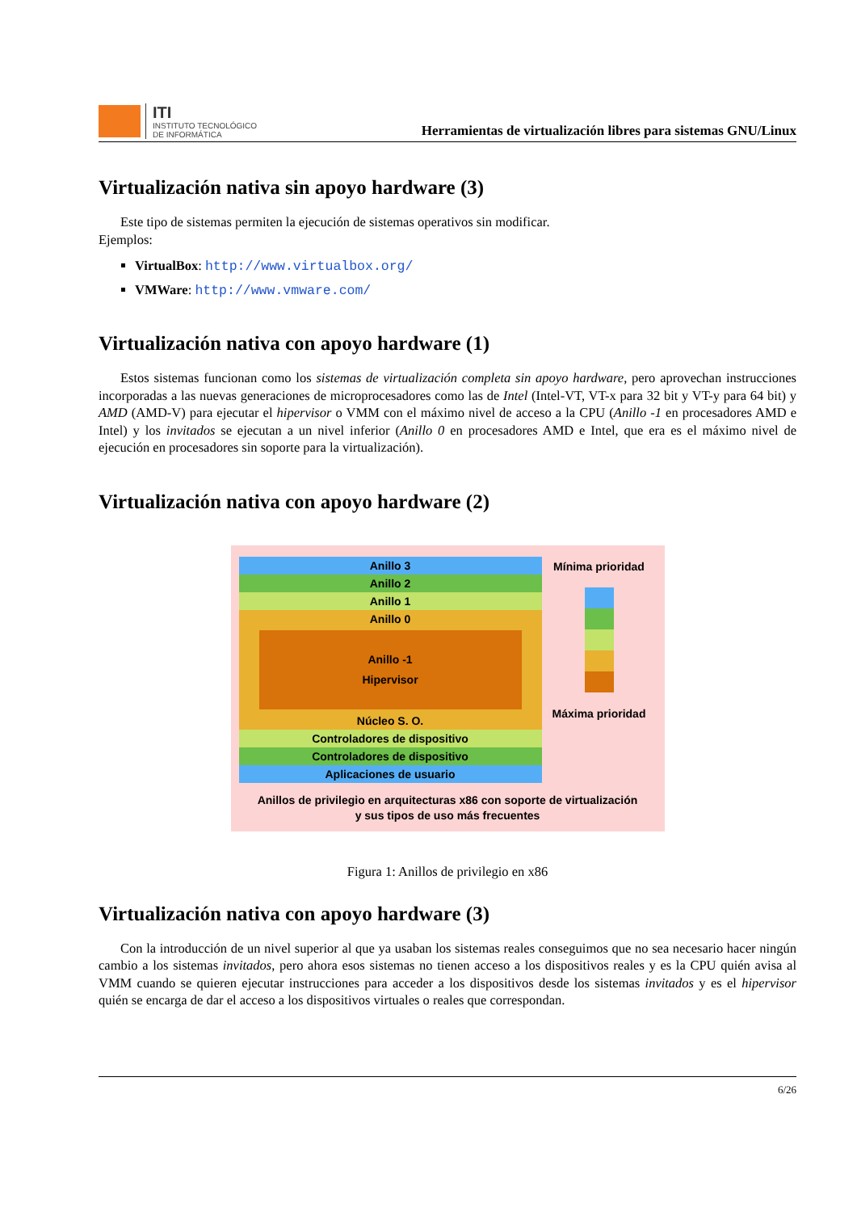ITI
INSTITUTO TECNOLÓGICO
DE INFORMÁTICA
Herramientas de virtualización libres para sistemas GNU/Linux
Virtualización nativa sin apoyo hardware (3)
Este tipo de sistemas permiten la ejecución de sistemas operativos sin modificar.
Ejemplos:
VirtualBox: http://www.virtualbox.org/
VMWare: http://www.vmware.com/
Virtualización nativa con apoyo hardware (1)
Estos sistemas funcionan como los sistemas de virtualización completa sin apoyo hardware, pero aprovechan instrucciones incorporadas a las nuevas generaciones de microprocesadores como las de Intel (Intel-VT, VT-x para 32 bit y VT-y para 64 bit) y AMD (AMD-V) para ejecutar el hipervisor o VMM con el máximo nivel de acceso a la CPU (Anillo -1 en procesadores AMD e Intel) y los invitados se ejecutan a un nivel inferior (Anillo 0 en procesadores AMD e Intel, que era es el máximo nivel de ejecución en procesadores sin soporte para la virtualización).
Virtualización nativa con apoyo hardware (2)
Anillo 3
Anillo 2
Anillo 1
Anillo 0
Anillo -1
Hipervisor
Núcleo S. O.
Controladores de dispositivo
Controladores de dispositivo
Aplicaciones de usuario
Mínima prioridad
Máxima prioridad
Anillos de privilegio en arquitecturas x86 con soporte de virtualización
y sus tipos de uso más frecuentes
Figura 1: Anillos de privilegio en x86
Virtualización nativa con apoyo hardware (3)
Con la introducción de un nivel superior al que ya usaban los sistemas reales conseguimos que no sea necesario hacer ningún cambio a los sistemas invitados, pero ahora esos sistemas no tienen acceso a los dispositivos reales y es la CPU quién avisa al VMM cuando se quieren ejecutar instrucciones para acceder a los dispositivos desde los sistemas invitados y es el hipervisor quién se encarga de dar el acceso a los dispositivos virtuales o reales que correspondan.
6/26